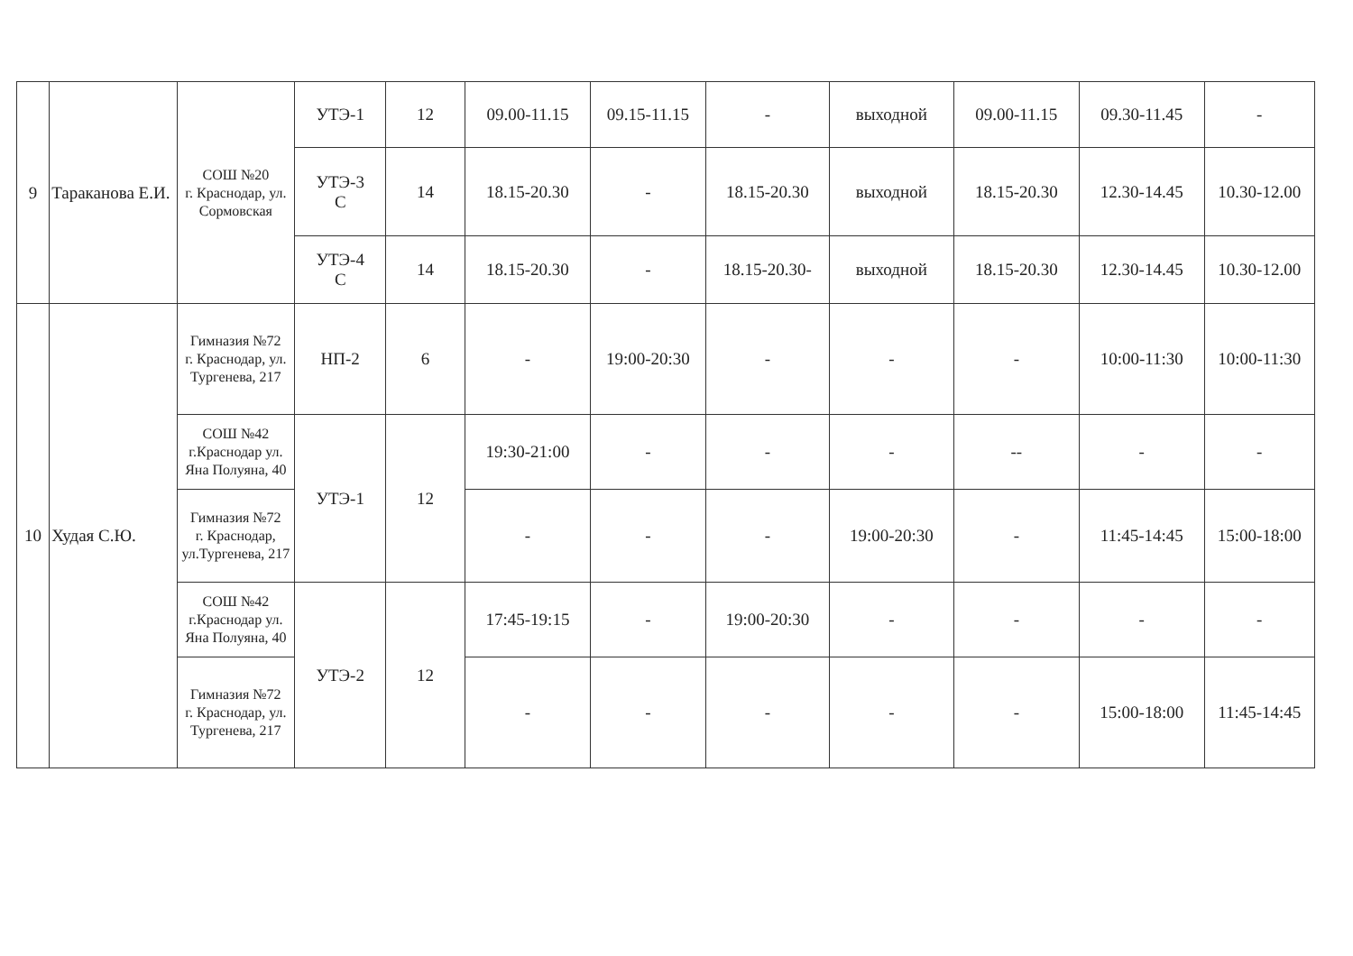| 9 | Тараканова Е.И. | СОШ №20 г. Краснодар, ул. Сормовская | УТЭ-1 | 12 | 09.00-11.15 | 09.15-11.15 | - | выходной | 09.00-11.15 | 09.30-11.45 | - |
| | | | УТЭ-3 С | 14 | 18.15-20.30 | - | 18.15-20.30 | выходной | 18.15-20.30 | 12.30-14.45 | 10.30-12.00 |
| | | | УТЭ-4 С | 14 | 18.15-20.30 | - | 18.15-20.30- | выходной | 18.15-20.30 | 12.30-14.45 | 10.30-12.00 |
| 10 | Худая С.Ю. | Гимназия №72 г. Краснодар, ул. Тургенева, 217 | НП-2 | 6 | - | 19:00-20:30 | - | - | - | 10:00-11:30 | 10:00-11:30 |
| | | СОШ №42 г.Краснодар ул. Яна Полуяна, 40 | УТЭ-1 | 12 | 19:30-21:00 | - | - | - | -- | - | - |
| | | Гимназия №72 г. Краснодар, ул.Тургенева, 217 | | | - | - | - | 19:00-20:30 | - | 11:45-14:45 | 15:00-18:00 |
| | | СОШ №42 г.Краснодар ул. Яна Полуяна, 40 | УТЭ-2 | 12 | 17:45-19:15 | - | 19:00-20:30 | - | - | - | - |
| | | Гимназия №72 г. Краснодар, ул. Тургенева, 217 | | | - | - | - | - | - | 15:00-18:00 | 11:45-14:45 |